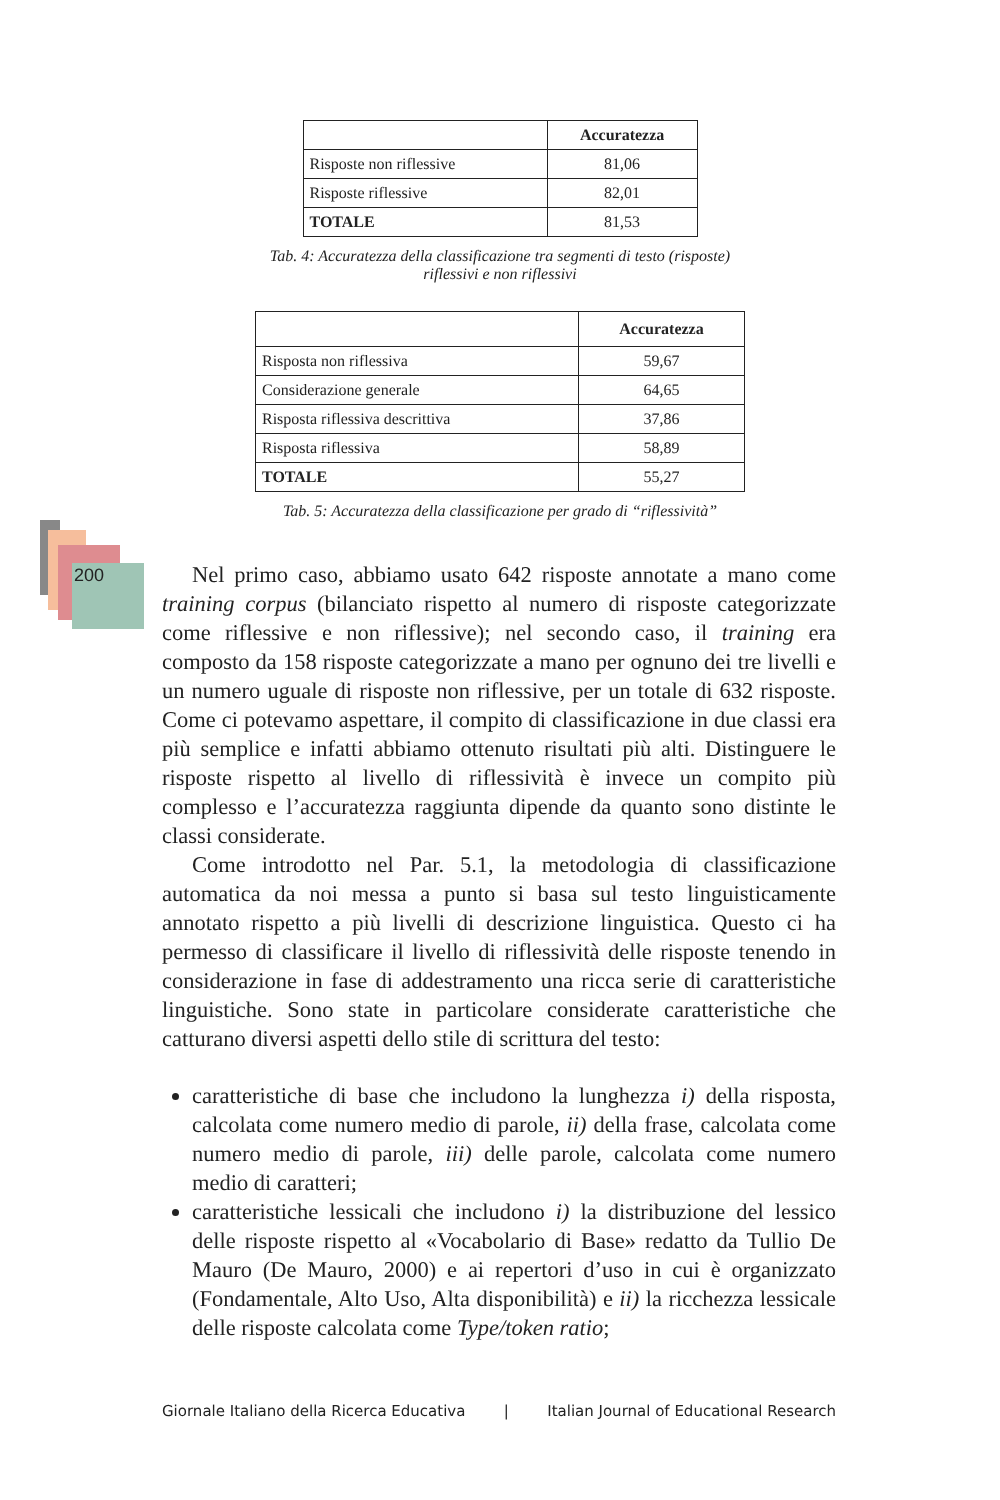| | Accuratezza |
| --- | --- |
| Risposte non riflessive | 81,06 |
| Risposte riflessive | 82,01 |
| TOTALE | 81,53 |
Tab. 4: Accuratezza della classificazione tra segmenti di testo (risposte)
riflessivi e non riflessivi
| | Accuratezza |
| --- | --- |
| Risposta non riflessiva | 59,67 |
| Considerazione generale | 64,65 |
| Risposta riflessiva descrittiva | 37,86 |
| Risposta riflessiva | 58,89 |
| TOTALE | 55,27 |
Tab. 5: Accuratezza della classificazione per grado di “riflessività”
200
Nel primo caso, abbiamo usato 642 risposte annotate a mano come training corpus (bilanciato rispetto al numero di risposte categorizzate come riflessive e non riflessive); nel secondo caso, il training era composto da 158 risposte categorizzate a mano per ognuno dei tre livelli e un numero uguale di risposte non riflessive, per un totale di 632 risposte. Come ci potevamo aspettare, il compito di classificazione in due classi era più semplice e infatti abbiamo ottenuto risultati più alti. Distinguere le risposte rispetto al livello di riflessività è invece un compito più complesso e l’accuratezza raggiunta dipende da quanto sono distinte le classi considerate.
Come introdotto nel Par. 5.1, la metodologia di classificazione automatica da noi messa a punto si basa sul testo linguisticamente annotato rispetto a più livelli di descrizione linguistica. Questo ci ha permesso di classificare il livello di riflessività delle risposte tenendo in considerazione in fase di addestramento una ricca serie di caratteristiche linguistiche. Sono state in particolare considerate caratteristiche che catturano diversi aspetti dello stile di scrittura del testo:
caratteristiche di base che includono la lunghezza i) della risposta, calcolata come numero medio di parole, ii) della frase, calcolata come numero medio di parole, iii) delle parole, calcolata come numero medio di caratteri;
caratteristiche lessicali che includono i) la distribuzione del lessico delle risposte rispetto al «Vocabolario di Base» redatto da Tullio De Mauro (De Mauro, 2000) e ai repertori d’uso in cui è organizzato (Fondamentale, Alto Uso, Alta disponibilità) e ii) la ricchezza lessicale delle risposte calcolata come Type/token ratio;
Giornale Italiano della Ricerca Educativa | Italian Journal of Educational Research